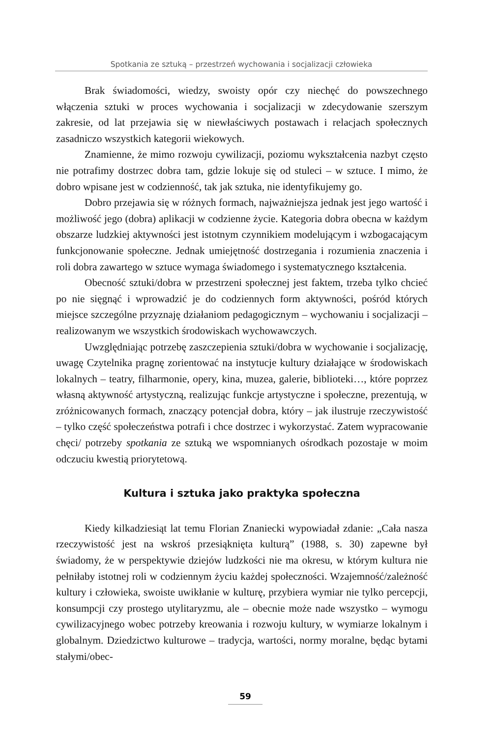Spotkania ze sztuką – przestrzeń wychowania i socjalizacji człowieka
Brak świadomości, wiedzy, swoisty opór czy niechęć do powszechnego włączenia sztuki w proces wychowania i socjalizacji w zdecydowanie szerszym zakresie, od lat przejawia się w niewłaściwych postawach i relacjach społecznych zasadniczo wszystkich kategorii wiekowych.
Znamienne, że mimo rozwoju cywilizacji, poziomu wykształcenia nazbyt często nie potrafimy dostrzec dobra tam, gdzie lokuje się od stuleci – w sztuce. I mimo, że dobro wpisane jest w codzienność, tak jak sztuka, nie identyfikujemy go.
Dobro przejawia się w różnych formach, najważniejsza jednak jest jego wartość i możliwość jego (dobra) aplikacji w codzienne życie. Kategoria dobra obecna w każdym obszarze ludzkiej aktywności jest istotnym czynnikiem modelującym i wzbogacającym funkcjonowanie społeczne. Jednak umiejętność dostrzegania i rozumienia znaczenia i roli dobra zawartego w sztuce wymaga świadomego i systematycznego kształcenia.
Obecność sztuki/dobra w przestrzeni społecznej jest faktem, trzeba tylko chcieć po nie sięgnąć i wprowadzić je do codziennych form aktywności, pośród których miejsce szczególne przyznaję działaniom pedagogicznym – wychowaniu i socjalizacji – realizowanym we wszystkich środowiskach wychowawczych.
Uwzględniając potrzebę zaszczepienia sztuki/dobra w wychowanie i socjalizację, uwagę Czytelnika pragnę zorientować na instytucje kultury działające w środowiskach lokalnych – teatry, filharmonie, opery, kina, muzea, galerie, biblioteki…, które poprzez własną aktywność artystyczną, realizując funkcje artystyczne i społeczne, prezentują, w zróżnicowanych formach, znaczący potencjał dobra, który – jak ilustruje rzeczywistość – tylko część społeczeństwa potrafi i chce dostrzec i wykorzystać. Zatem wypracowanie chęci/ potrzeby spotkania ze sztuką we wspomnianych ośrodkach pozostaje w moim odczuciu kwestią priorytetową.
Kultura i sztuka jako praktyka społeczna
Kiedy kilkadziesiąt lat temu Florian Znaniecki wypowiadał zdanie: „Cała nasza rzeczywistość jest na wskroś przesiąknięta kulturą” (1988, s. 30) zapewne był świadomy, że w perspektywie dziejów ludzkości nie ma okresu, w którym kultura nie pełniłaby istotnej roli w codziennym życiu każdej społeczności. Wzajemność/zależność kultury i człowieka, swoiste uwikłanie w kulturę, przybiera wymiar nie tylko percepcji, konsumpcji czy prostego utylitaryzmu, ale – obecnie może nade wszystko – wymogu cywilizacyjnego wobec potrzeby kreowania i rozwoju kultury, w wymiarze lokalnym i globalnym. Dziedzictwo kulturowe – tradycja, wartości, normy moralne, będąc bytami stałymi/obec-
59